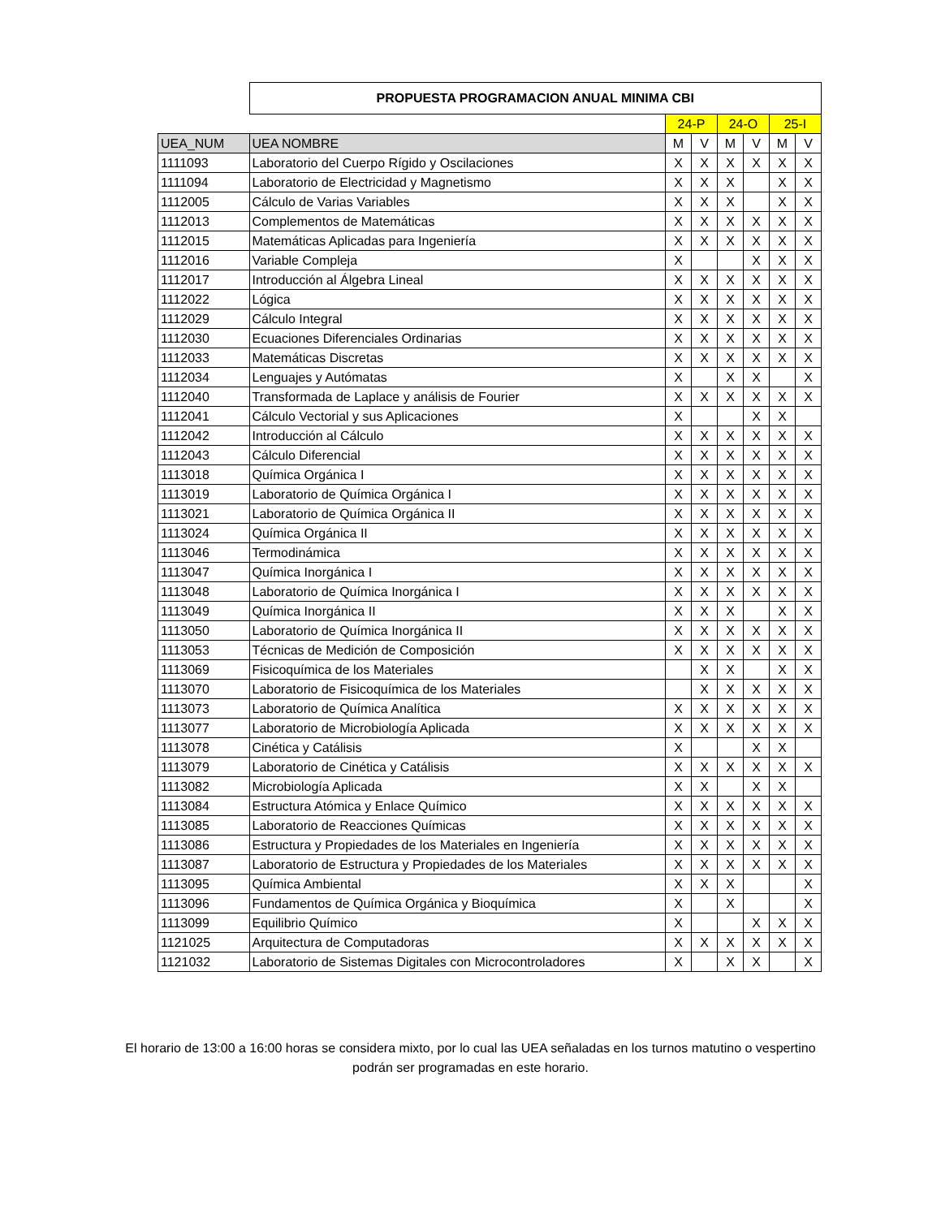| | PROPUESTA PROGRAMACION ANUAL MINIMA CBI | | | | | | |
| | | 24-P | | 24-O | | 25-I | |
| UEA_NUM | UEA NOMBRE | M | V | M | V | M | V |
| 1111093 | Laboratorio del Cuerpo Rígido y Oscilaciones | X | X | X | X | X | X |
| 1111094 | Laboratorio de Electricidad y Magnetismo | X | X | X | | X | X |
| 1112005 | Cálculo de Varias Variables | X | X | X | | X | X |
| 1112013 | Complementos de Matemáticas | X | X | X | X | X | X |
| 1112015 | Matemáticas Aplicadas para Ingeniería | X | X | X | X | X | X |
| 1112016 | Variable Compleja | X | | | X | X | X |
| 1112017 | Introducción al Álgebra Lineal | X | X | X | X | X | X |
| 1112022 | Lógica | X | X | X | X | X | X |
| 1112029 | Cálculo Integral | X | X | X | X | X | X |
| 1112030 | Ecuaciones Diferenciales Ordinarias | X | X | X | X | X | X |
| 1112033 | Matemáticas Discretas | X | X | X | X | X | X |
| 1112034 | Lenguajes y Autómatas | X | | X | X | | X |
| 1112040 | Transformada de Laplace y análisis de Fourier | X | X | X | X | X | X |
| 1112041 | Cálculo Vectorial y sus Aplicaciones | X | | | X | X | |
| 1112042 | Introducción al Cálculo | X | X | X | X | X | X |
| 1112043 | Cálculo Diferencial | X | X | X | X | X | X |
| 1113018 | Química Orgánica I | X | X | X | X | X | X |
| 1113019 | Laboratorio de Química Orgánica I | X | X | X | X | X | X |
| 1113021 | Laboratorio de Química Orgánica II | X | X | X | X | X | X |
| 1113024 | Química Orgánica II | X | X | X | X | X | X |
| 1113046 | Termodinámica | X | X | X | X | X | X |
| 1113047 | Química Inorgánica I | X | X | X | X | X | X |
| 1113048 | Laboratorio de Química Inorgánica I | X | X | X | X | X | X |
| 1113049 | Química Inorgánica II | X | X | X | | X | X |
| 1113050 | Laboratorio de Química Inorgánica II | X | X | X | X | X | X |
| 1113053 | Técnicas de Medición de Composición | X | X | X | X | X | X |
| 1113069 | Fisicoquímica de los Materiales | | X | X | | X | X |
| 1113070 | Laboratorio de Fisicoquímica de los Materiales | | X | X | X | X | X |
| 1113073 | Laboratorio de Química Analítica | X | X | X | X | X | X |
| 1113077 | Laboratorio de Microbiología Aplicada | X | X | X | X | X | X |
| 1113078 | Cinética y Catálisis | X | | | X | X | |
| 1113079 | Laboratorio de Cinética y Catálisis | X | X | X | X | X | X |
| 1113082 | Microbiología Aplicada | X | X | | X | X | |
| 1113084 | Estructura Atómica y Enlace Químico | X | X | X | X | X | X |
| 1113085 | Laboratorio de Reacciones Químicas | X | X | X | X | X | X |
| 1113086 | Estructura y Propiedades de los Materiales en Ingeniería | X | X | X | X | X | X |
| 1113087 | Laboratorio de Estructura y Propiedades de los Materiales | X | X | X | X | X | X |
| 1113095 | Química Ambiental | X | X | X | | | X |
| 1113096 | Fundamentos de Química Orgánica y Bioquímica | X | | X | | | X |
| 1113099 | Equilibrio Químico | X | | | X | X | X |
| 1121025 | Arquitectura de Computadoras | X | X | X | X | X | X |
| 1121032 | Laboratorio de Sistemas Digitales con Microcontroladores | X | | X | X | | X |
El horario de 13:00 a 16:00 horas se considera mixto, por lo cual las UEA señaladas en los turnos matutino o vespertino
podrán ser programadas en este horario.